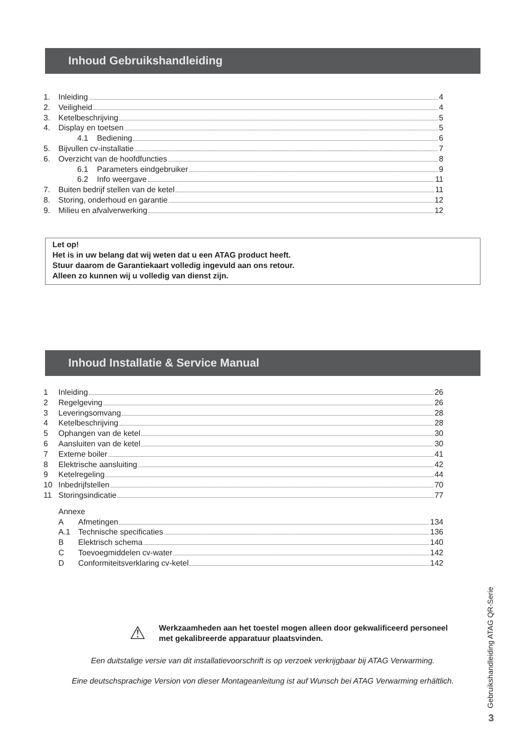Inhoud Gebruikshandleiding
1. Inleiding 4
2. Veiligheid 4
3. Ketelbeschrijving 5
4. Display en toetsen 5
4.1 Bediening 6
5. Bijvullen cv-installatie 7
6. Overzicht van de hoofdfuncties 8
6.1 Parameters eindgebruiker 9
6.2 Info weergave 11
7. Buiten bedrijf stellen van de ketel 11
8. Storing, onderhoud en garantie 12
9. Milieu en afvalverwerking 12
Let op!
Het is in uw belang dat wij weten dat u een ATAG product heeft.
Stuur daarom de Garantiekaart volledig ingevuld aan ons retour.
Alleen zo kunnen wij u volledig van dienst zijn.
Inhoud Installatie & Service Manual
1 Inleiding 26
2 Regelgeving 26
3 Leveringsomvang 28
4 Ketelbeschrijving 28
5 Ophangen van de ketel 30
6 Aansluiten van de ketel 30
7 Externe boiler 41
8 Elektrische aansluiting 42
9 Ketelregeling 44
10 Inbedrijfstellen 70
11 Storingsindicatie 77
Annexe
A Afmetingen 134
A.1 Technische specificaties 136
B Elektrisch schema 140
C Toevoegmiddelen cv-water 142
D Conformiteitsverklaring cv-ketel 142
⚠
Werkzaamheden aan het toestel mogen alleen door gekwalificeerd personeel
met gekalibreerde apparatuur plaatsvinden.
Een duitstalige versie van dit installatievoorschrift is op verzoek verkrijgbaar bij ATAG Verwarming.
Eine deutschsprachige Version von dieser Montageanleitung ist auf Wunsch bei ATAG Verwarming erhältlich.
Gebruikshandleiding ATAG QR-Serie
3